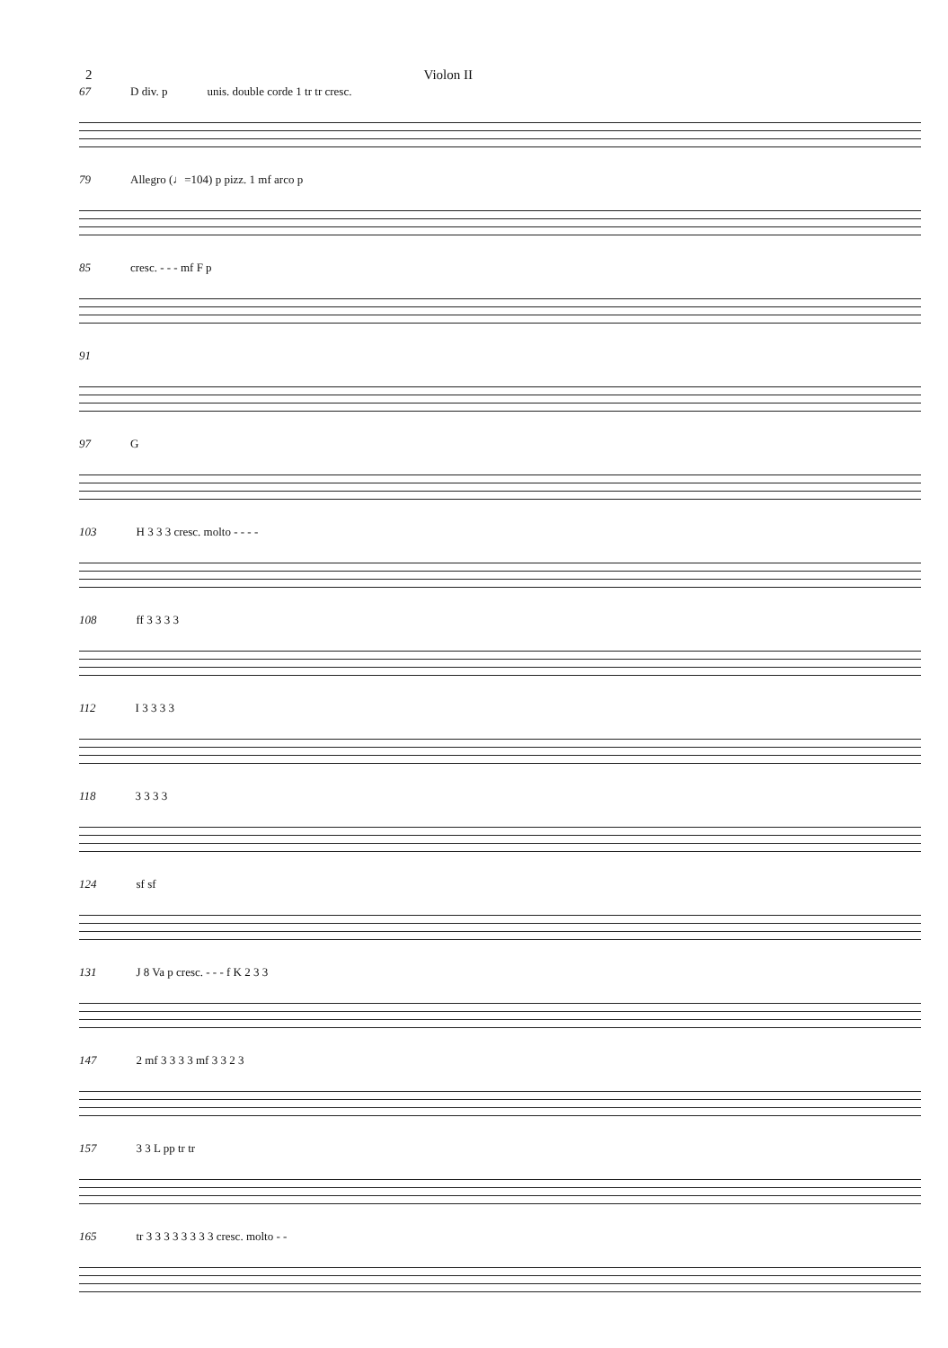2 Violon II
67 D div. p unis. double corde 1 tr tr cresc.
79 Allegro (♩=104) p pizz. 1 mf arco p
85 cresc. - - - mf F p
91
97 G
103 H 3 3 3 cresc. molto - - - -
108 ff 3 3 3 3
112 I 3 3 3 3
118 3 3 3 3
124 sf sf
131 J 8 Va p cresc. - - - f K 2 3 3
147 2 mf 3 3 3 3 mf 3 3 2 3
157 3 3 L pp tr tr
165 tr 3 3 3 3 3 3 3 3 cresc. molto - -